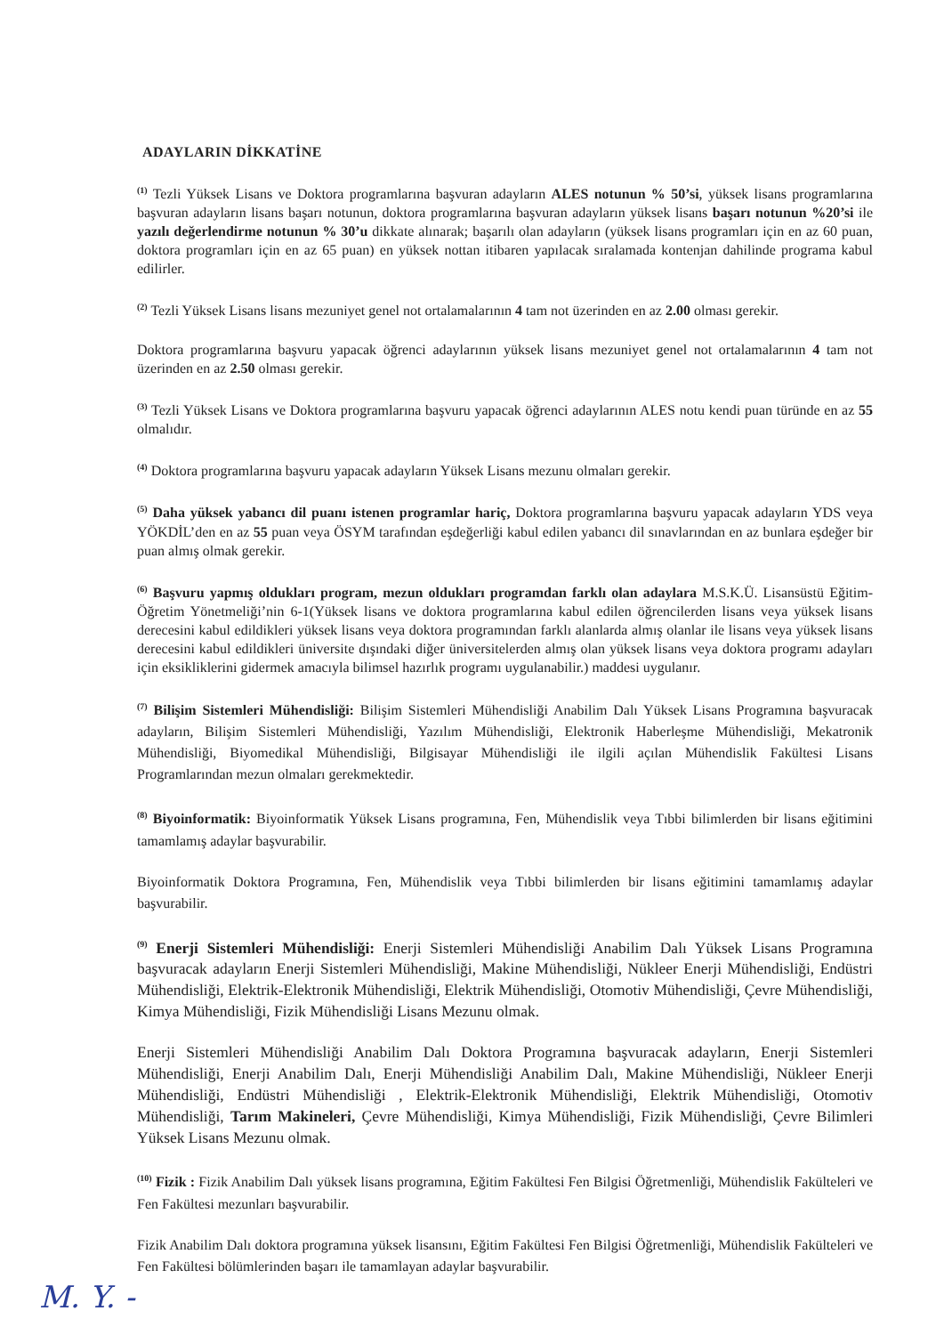ADAYLARIN DİKKATİNE
<sup>(1)</sup> Tezli Yüksek Lisans ve Doktora programlarına başvuran adayların ALES notunun % 50’si, yüksek lisans programlarına başvuran adayların lisans başarı notunun, doktora programlarına başvuran adayların yüksek lisans başarı notunun %20’si ile yazılı değerlendirme notunun % 30’u dikkate alınarak; başarılı olan adayların (yüksek lisans programları için en az 60 puan, doktora programları için en az 65 puan) en yüksek nottan itibaren yapılacak sıralamada kontenjan dahilinde programa kabul edilirler.
<sup>(2)</sup> Tezli Yüksek Lisans lisans mezuniyet genel not ortalamalarının 4 tam not üzerinden en az 2.00 olması gerekir.
Doktora programlarına başvuru yapacak öğrenci adaylarının yüksek lisans mezuniyet genel not ortalamalarının 4 tam not üzerinden en az 2.50 olması gerekir.
<sup>(3)</sup> Tezli Yüksek Lisans ve Doktora programlarına başvuru yapacak öğrenci adaylarının ALES notu kendi puan türünde en az 55 olmalıdır.
<sup>(4)</sup> Doktora programlarına başvuru yapacak adayların Yüksek Lisans mezunu olmaları gerekir.
<sup>(5)</sup> Daha yüksek yabancı dil puanı istenen programlar hariç, Doktora programlarına başvuru yapacak adayların YDS veya YÖKDİL’den en az 55 puan veya ÖSYM tarafından eşdeğerliği kabul edilen yabancı dil sınavlarından en az bunlara eşdeğer bir puan almış olmak gerekir.
<sup>(6)</sup> Başvuru yapmış oldukları program, mezun oldukları programdan farklı olan adaylara M.S.K.Ü. Lisansüstü Eğitim-Öğretim Yönetmeliği’nin 6-1(Yüksek lisans ve doktora programlarına kabul edilen öğrencilerden lisans veya yüksek lisans derecesini kabul edildikleri yüksek lisans veya doktora programından farklı alanlarda almış olanlar ile lisans veya yüksek lisans derecesini kabul edildikleri üniversite dışındaki diğer üniversitelerden almış olan yüksek lisans veya doktora programı adayları için eksikliklerini gidermek amacıyla bilimsel hazırlık programı uygulanabilir.) maddesi uygulanır.
<sup>(7)</sup> Bilişim Sistemleri Mühendisliği: Bilişim Sistemleri Mühendisliği Anabilim Dalı Yüksek Lisans Programına başvuracak adayların, Bilişim Sistemleri Mühendisliği, Yazılım Mühendisliği, Elektronik Haberleşme Mühendisliği, Mekatronik Mühendisliği, Biyomedikal Mühendisliği, Bilgisayar Mühendisliği ile ilgili açılan Mühendislik Fakültesi Lisans Programlarından mezun olmaları gerekmektedir.
<sup>(8)</sup> Biyoinformatik: Biyoinformatik Yüksek Lisans programına, Fen, Mühendislik veya Tıbbi bilimlerden bir lisans eğitimini tamamlamış adaylar başvurabilir.
Biyoinformatik Doktora Programına, Fen, Mühendislik veya Tıbbi bilimlerden bir lisans eğitimini tamamlamış adaylar başvurabilir.
<sup>(9)</sup> Enerji Sistemleri Mühendisliği: Enerji Sistemleri Mühendisliği Anabilim Dalı Yüksek Lisans Programına başvuracak adayların Enerji Sistemleri Mühendisliği, Makine Mühendisliği, Nükleer Enerji Mühendisliği, Endüstri Mühendisliği, Elektrik-Elektronik Mühendisliği, Elektrik Mühendisliği, Otomotiv Mühendisliği, Çevre Mühendisliği, Kimya Mühendisliği, Fizik Mühendisliği Lisans Mezunu olmak.
Enerji Sistemleri Mühendisliği Anabilim Dalı Doktora Programına başvuracak adayların, Enerji Sistemleri Mühendisliği, Enerji Anabilim Dalı, Enerji Mühendisliği Anabilim Dalı, Makine Mühendisliği, Nükleer Enerji Mühendisliği, Endüstri Mühendisliği , Elektrik-Elektronik Mühendisliği, Elektrik Mühendisliği, Otomotiv Mühendisliği, Tarım Makineleri, Çevre Mühendisliği, Kimya Mühendisliği, Fizik Mühendisliği, Çevre Bilimleri Yüksek Lisans Mezunu olmak.
<sup>(10)</sup> Fizik : Fizik Anabilim Dalı yüksek lisans programına, Eğitim Fakültesi Fen Bilgisi Öğretmenliği, Mühendislik Fakülteleri ve Fen Fakültesi mezunları başvurabilir.
Fizik Anabilim Dalı doktora programına yüksek lisansını, Eğitim Fakültesi Fen Bilgisi Öğretmenliği, Mühendislik Fakülteleri ve Fen Fakültesi bölümlerinden başarı ile tamamlayan adaylar başvurabilir.
M. Y. -